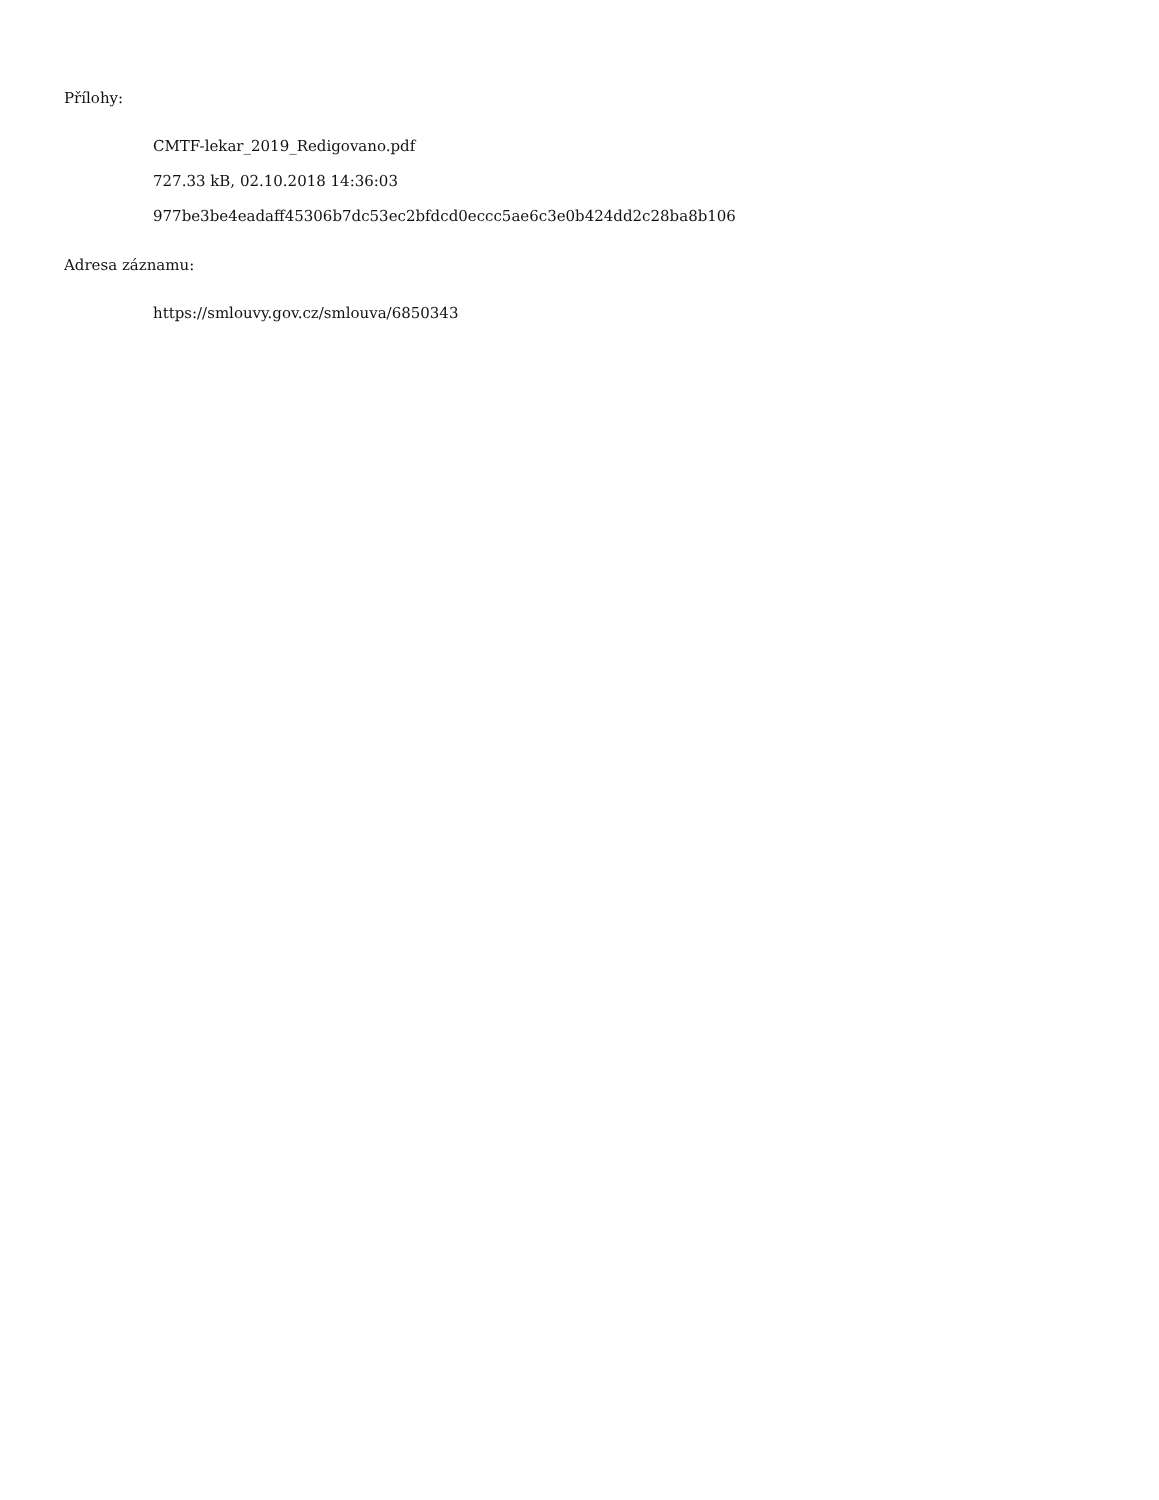Přílohy:
CMTF-lekar_2019_Redigovano.pdf
727.33 kB, 02.10.2018 14:36:03
977be3be4eadaff45306b7dc53ec2bfdcd0eccc5ae6c3e0b424dd2c28ba8b106
Adresa záznamu:
https://smlouvy.gov.cz/smlouva/6850343